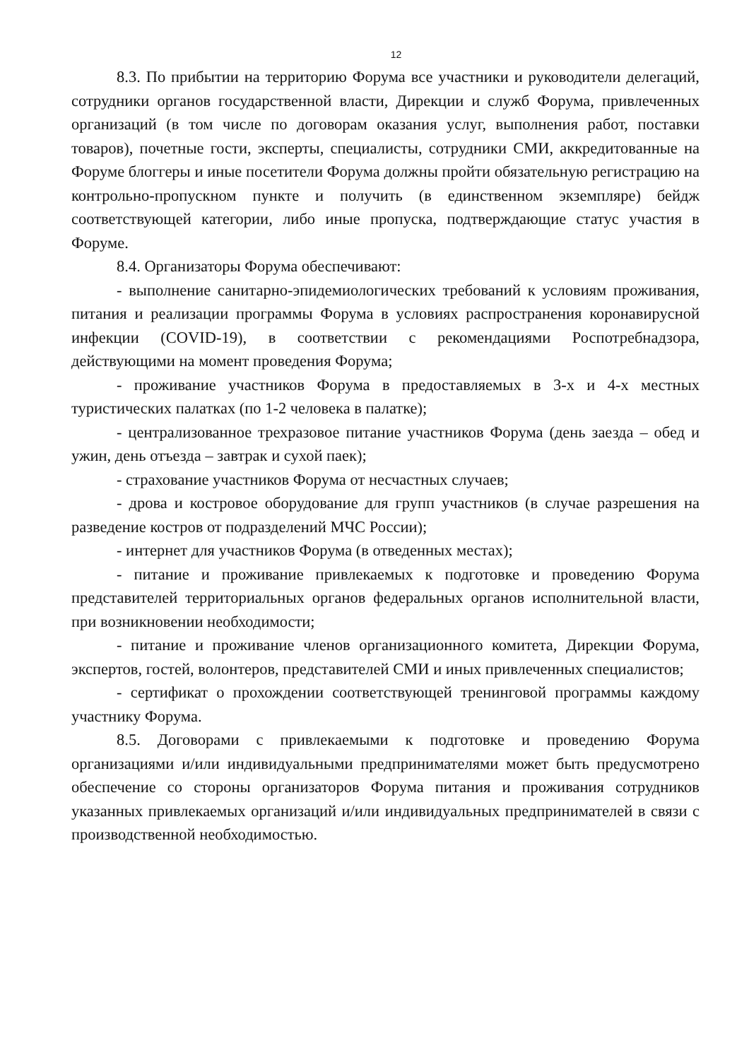12
8.3. По прибытии на территорию Форума все участники и руководители делегаций, сотрудники органов государственной власти, Дирекции и служб Форума, привлеченных организаций (в том числе по договорам оказания услуг, выполнения работ, поставки товаров), почетные гости, эксперты, специалисты, сотрудники СМИ, аккредитованные на Форуме блоггеры и иные посетители Форума должны пройти обязательную регистрацию на контрольно-пропускном пункте и получить (в единственном экземпляре) бейдж соответствующей категории, либо иные пропуска, подтверждающие статус участия в Форуме.
8.4. Организаторы Форума обеспечивают:
- выполнение санитарно-эпидемиологических требований к условиям проживания, питания и реализации программы Форума в условиях распространения коронавирусной инфекции (COVID-19), в соответствии с рекомендациями Роспотребнадзора, действующими на момент проведения Форума;
- проживание участников Форума в предоставляемых в 3-х и 4-х местных туристических палатках (по 1-2 человека в палатке);
- централизованное трехразовое питание участников Форума (день заезда – обед и ужин, день отъезда – завтрак и сухой паек);
- страхование участников Форума от несчастных случаев;
- дрова и костровое оборудование для групп участников (в случае разрешения на разведение костров от подразделений МЧС России);
- интернет для участников Форума (в отведенных местах);
- питание и проживание привлекаемых к подготовке и проведению Форума представителей территориальных органов федеральных органов исполнительной власти, при возникновении необходимости;
- питание и проживание членов организационного комитета, Дирекции Форума, экспертов, гостей, волонтеров, представителей СМИ и иных привлеченных специалистов;
- сертификат о прохождении соответствующей тренинговой программы каждому участнику Форума.
8.5. Договорами с привлекаемыми к подготовке и проведению Форума организациями и/или индивидуальными предпринимателями может быть предусмотрено обеспечение со стороны организаторов Форума питания и проживания сотрудников указанных привлекаемых организаций и/или индивидуальных предпринимателей в связи с производственной необходимостью.